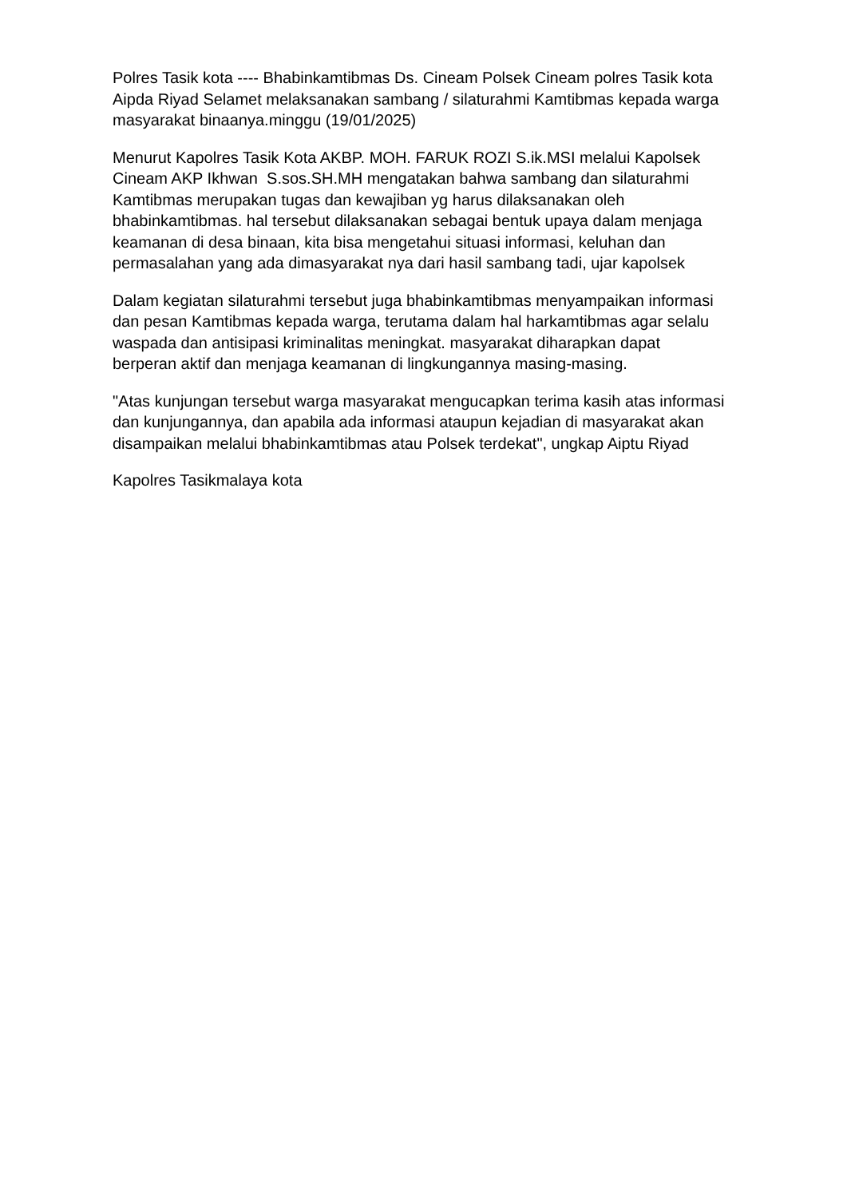Polres Tasik kota ---- Bhabinkamtibmas Ds. Cineam Polsek Cineam polres Tasik kota Aipda Riyad Selamet melaksanakan sambang / silaturahmi Kamtibmas kepada warga masyarakat binaanya.minggu (19/01/2025)
Menurut Kapolres Tasik Kota AKBP. MOH. FARUK ROZI S.ik.MSI melalui Kapolsek Cineam AKP Ikhwan S.sos.SH.MH mengatakan bahwa sambang dan silaturahmi Kamtibmas merupakan tugas dan kewajiban yg harus dilaksanakan oleh bhabinkamtibmas. hal tersebut dilaksanakan sebagai bentuk upaya dalam menjaga keamanan di desa binaan, kita bisa mengetahui situasi informasi, keluhan dan permasalahan yang ada dimasyarakat nya dari hasil sambang tadi, ujar kapolsek
Dalam kegiatan silaturahmi tersebut juga bhabinkamtibmas menyampaikan informasi dan pesan Kamtibmas kepada warga, terutama dalam hal harkamtibmas agar selalu waspada dan antisipasi kriminalitas meningkat. masyarakat diharapkan dapat berperan aktif dan menjaga keamanan di lingkungannya masing-masing.
"Atas kunjungan tersebut warga masyarakat mengucapkan terima kasih atas informasi dan kunjungannya, dan apabila ada informasi ataupun kejadian di masyarakat akan disampaikan melalui bhabinkamtibmas atau Polsek terdekat", ungkap Aiptu Riyad
Kapolres Tasikmalaya kota